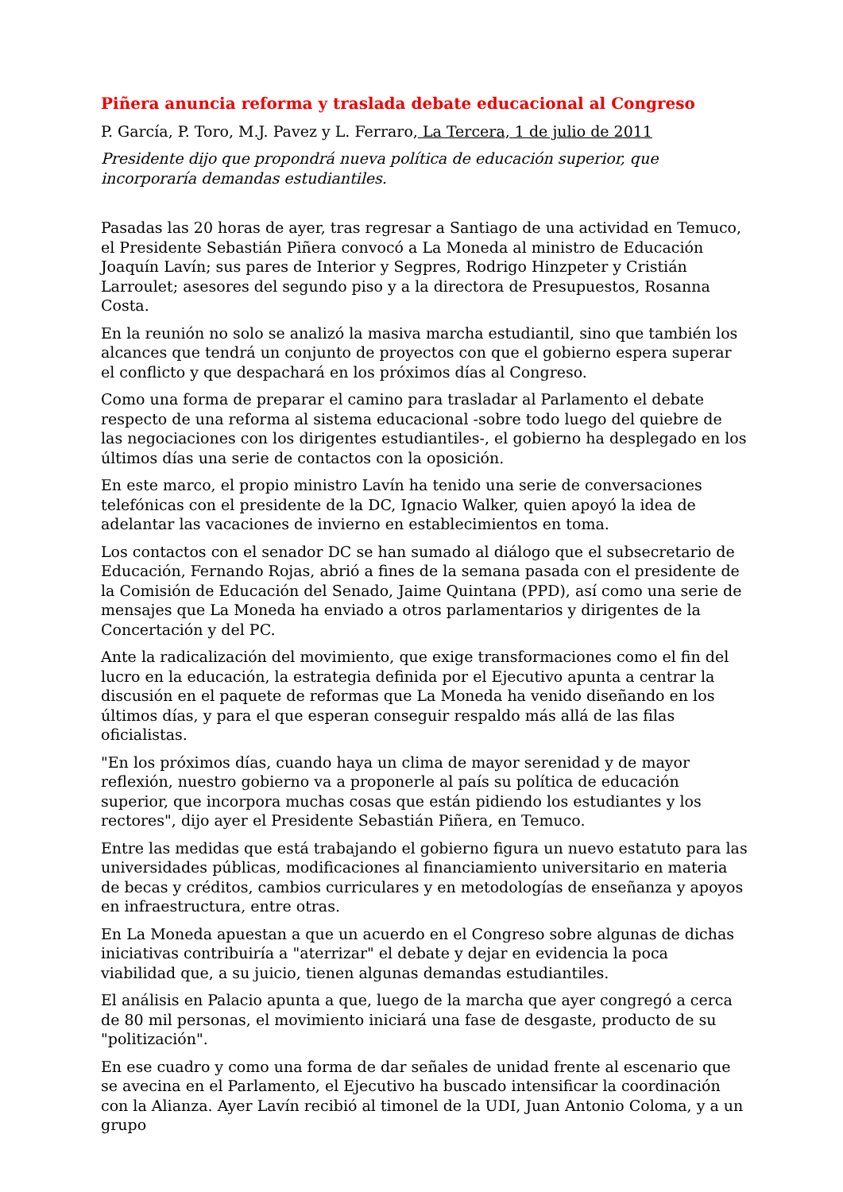Piñera anuncia reforma y traslada debate educacional al Congreso
P. García, P. Toro, M.J. Pavez y L. Ferraro, La Tercera, 1 de julio de 2011
Presidente dijo que propondrá nueva política de educación superior, que incorporaría demandas estudiantiles.
Pasadas las 20 horas de ayer, tras regresar a Santiago de una actividad en Temuco, el Presidente Sebastián Piñera convocó a La Moneda al ministro de Educación Joaquín Lavín; sus pares de Interior y Segpres, Rodrigo Hinzpeter y Cristián Larroulet; asesores del segundo piso y a la directora de Presupuestos, Rosanna Costa.
En la reunión no solo se analizó la masiva marcha estudiantil, sino que también los alcances que tendrá un conjunto de proyectos con que el gobierno espera superar el conflicto y que despachará en los próximos días al Congreso.
Como una forma de preparar el camino para trasladar al Parlamento el debate respecto de una reforma al sistema educacional -sobre todo luego del quiebre de las negociaciones con los dirigentes estudiantiles-, el gobierno ha desplegado en los últimos días una serie de contactos con la oposición.
En este marco, el propio ministro Lavín ha tenido una serie de conversaciones telefónicas con el presidente de la DC, Ignacio Walker, quien apoyó la idea de adelantar las vacaciones de invierno en establecimientos en toma.
Los contactos con el senador DC se han sumado al diálogo que el subsecretario de Educación, Fernando Rojas, abrió a fines de la semana pasada con el presidente de la Comisión de Educación del Senado, Jaime Quintana (PPD), así como una serie de mensajes que La Moneda ha enviado a otros parlamentarios y dirigentes de la Concertación y del PC.
Ante la radicalización del movimiento, que exige transformaciones como el fin del lucro en la educación, la estrategia definida por el Ejecutivo apunta a centrar la discusión en el paquete de reformas que La Moneda ha venido diseñando en los últimos días, y para el que esperan conseguir respaldo más allá de las filas oficialistas.
"En los próximos días, cuando haya un clima de mayor serenidad y de mayor reflexión, nuestro gobierno va a proponerle al país su política de educación superior, que incorpora muchas cosas que están pidiendo los estudiantes y los rectores", dijo ayer el Presidente Sebastián Piñera, en Temuco.
Entre las medidas que está trabajando el gobierno figura un nuevo estatuto para las universidades públicas, modificaciones al financiamiento universitario en materia de becas y créditos, cambios curriculares y en metodologías de enseñanza y apoyos en infraestructura, entre otras.
En La Moneda apuestan a que un acuerdo en el Congreso sobre algunas de dichas iniciativas contribuiría a "aterrizar" el debate y dejar en evidencia la poca viabilidad que, a su juicio, tienen algunas demandas estudiantiles.
El análisis en Palacio apunta a que, luego de la marcha que ayer congregó a cerca de 80 mil personas, el movimiento iniciará una fase de desgaste, producto de su "politización".
En ese cuadro y como una forma de dar señales de unidad frente al escenario que se avecina en el Parlamento, el Ejecutivo ha buscado intensificar la coordinación con la Alianza. Ayer Lavín recibió al timonel de la UDI, Juan Antonio Coloma, y a un grupo